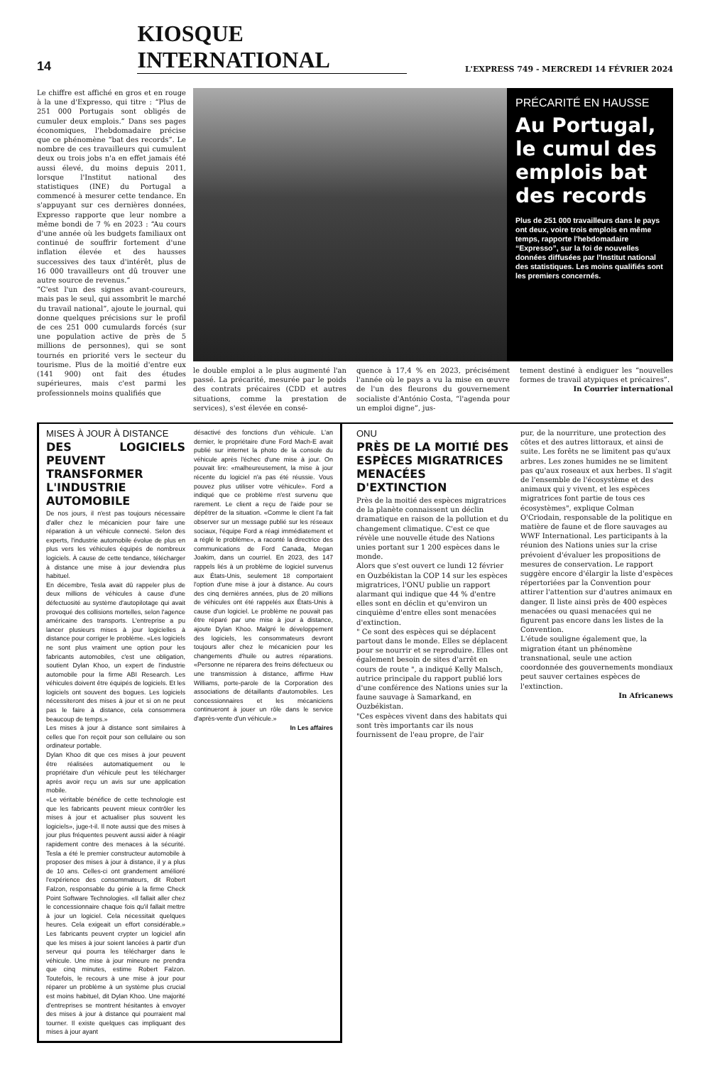14 KIOSQUE INTERNATIONAL L'EXPRESS 749 - MERCREDI 14 FÉVRIER 2024
Le chiffre est affiché en gros et en rouge à la une d'Expresso, qui titre : “Plus de 251 000 Portugais sont obligés de cumuler deux emplois.” Dans ses pages économiques, l'hebdomadaire précise que ce phénomène “bat des records”. Le nombre de ces travailleurs qui cumulent deux ou trois jobs n'a en effet jamais été aussi élevé, du moins depuis 2011, lorsque l'Institut national des statistiques (INE) du Portugal a commencé à mesurer cette tendance. En s'appuyant sur ces dernières données, Expresso rapporte que leur nombre a même bondi de 7 % en 2023 : “Au cours d'une année où les budgets familiaux ont continué de souffrir fortement d'une inflation élevée et des hausses successives des taux d'intérêt, plus de 16 000 travailleurs ont dû trouver une autre source de revenus.”
“C'est l'un des signes avant-coureurs, mais pas le seul, qui assombrit le marché du travail national”, ajoute le journal, qui donne quelques précisions sur le profil de ces 251 000 cumulards forcés (sur une population active de près de 5 millions de personnes), qui se sont tournés en priorité vers le secteur du tourisme. Plus de la moitié d'entre eux (141 900) ont fait des études supérieures, mais c'est parmi les professionnels moins qualifiés que
PRÉCARITÉ EN HAUSSE
Au Portugal, le cumul des emplois bat des records
Plus de 251 000 travailleurs dans le pays ont deux, voire trois emplois en même temps, rapporte l'hebdomadaire “Expresso”, sur la foi de nouvelles données diffusées par l'Institut national des statistiques. Les moins qualifiés sont les premiers concernés.
le double emploi a le plus augmenté l'an passé. La précarité, mesurée par le poids des contrats précaires (CDD et autres situations, comme la prestation de services), s'est élevée en consé-
quence à 17,4 % en 2023, précisément l'année où le pays a vu la mise en œuvre de l'un des fleurons du gouvernement socialiste d'António Costa, “l'agenda pour un emploi digne”, jus-
tement destiné à endiguer les “nouvelles formes de travail atypiques et précaires”.
In Courrier international
MISES À JOUR À DISTANCE
DES LOGICIELS PEUVENT TRANSFORMER L'INDUSTRIE AUTOMOBILE
De nos jours, il n'est pas toujours nécessaire d'aller chez le mécanicien pour faire une réparation à un véhicule connecté. Selon des experts, l'industrie automobile évolue de plus en plus vers les véhicules équipés de nombreux logiciels. À cause de cette tendance, télécharger à distance une mise à jour deviendra plus habituel.
En décembre, Tesla avait dû rappeler plus de deux millions de véhicules à cause d'une défectuosité au système d'autopilotage qui avait provoqué des collisions mortelles, selon l'agence américaine des transports. L'entreprise a pu lancer plusieurs mises à jour logicielles à distance pour corriger le problème. «Les logiciels ne sont plus vraiment une option pour les fabricants automobiles, c'est une obligation, soutient Dylan Khoo, un expert de l'industrie automobile pour la firme ABI Research. Les véhicules doivent être équipés de logiciels. Et les logiciels ont souvent des bogues. Les logiciels nécessiteront des mises à jour et si on ne peut pas le faire à distance, cela consommera beaucoup de temps.»
Les mises à jour à distance sont similaires à celles que l'on reçoit pour son cellulaire ou son ordinateur portable.
Dylan Khoo dit que ces mises à jour peuvent être réalisées automatiquement ou le propriétaire d'un véhicule peut les télécharger après avoir reçu un avis sur une application mobile.
«Le véritable bénéfice de cette technologie est que les fabricants peuvent mieux contrôler les mises à jour et actualiser plus souvent les logiciels», juge-t-il. Il note aussi que des mises à jour plus fréquentes peuvent aussi aider à réagir rapidement contre des menaces à la sécurité. Tesla a été le premier constructeur automobile à proposer des mises à jour à distance, il y a plus de 10 ans. Celles-ci ont grandement amélioré l'expérience des consommateurs, dit Robert Falzon, responsable du génie à la firme Check Point Software Technologies. «Il fallait aller chez le concessionnaire chaque fois qu'il fallait mettre à jour un logiciel. Cela nécessitait quelques heures. Cela exigeait un effort considérable.» Les fabricants peuvent crypter un logiciel afin que les mises à jour soient lancées à partir d'un serveur qui pourra les télécharger dans le véhicule. Une mise à jour mineure ne prendra que cinq minutes, estime Robert Falzon. Toutefois, le recours à une mise à jour pour réparer un problème à un système plus crucial est moins habituel, dit Dylan Khoo. Une majorité d'entreprises se montrent hésitantes à envoyer des mises à jour à distance qui pourraient mal tourner. Il existe quelques cas impliquant des mises à jour ayant
désactivé des fonctions d'un véhicule. L'an dernier, le propriétaire d'une Ford Mach-E avait publié sur internet la photo de la console du véhicule après l'échec d'une mise à jour. On pouvait lire: «malheureusement, la mise à jour récente du logiciel n'a pas été réussie. Vous pouvez plus utiliser votre véhicule». Ford a indiqué que ce problème n'est survenu que rarement. Le client a reçu de l'aide pour se dépêtrer de la situation. «Comme le client l'a fait observer sur un message publié sur les réseaux sociaux, l'équipe Ford a réagi immédiatement et a réglé le problème», a raconté la directrice des communications de Ford Canada, Megan Joakim, dans un courriel. En 2023, des 147 rappels liés à un problème de logiciel survenus aux États-Unis, seulement 18 comportaient l'option d'une mise à jour à distance. Au cours des cinq dernières années, plus de 20 millions de véhicules ont été rappelés aux États-Unis à cause d'un logiciel. Le problème ne pouvait pas être réparé par une mise à jour à distance, ajoute Dylan Khoo. Malgré le développement des logiciels, les consommateurs devront toujours aller chez le mécanicien pour les changements d'huile ou autres réparations. «Personne ne réparera des freins défectueux ou une transmission à distance, affirme Huw Williams, porte-parole de la Corporation des associations de détaillants d'automobiles. Les concessionnaires et les mécaniciens continueront à jouer un rôle dans le service d'après-vente d'un véhicule.»
In Les affaires
ONU
PRÈS DE LA MOITIÉ DES ESPÈCES MIGRATRICES MENACÉES D'EXTINCTION
Près de la moitié des espèces migratrices de la planète connaissent un déclin dramatique en raison de la pollution et du changement climatique. C'est ce que révèle une nouvelle étude des Nations unies portant sur 1 200 espèces dans le monde.
Alors que s'est ouvert ce lundi 12 février en Ouzbékistan la COP 14 sur les espèces migratrices, l'ONU publie un rapport alarmant qui indique que 44 % d'entre elles sont en déclin et qu'environ un cinquième d'entre elles sont menacées d'extinction.
" Ce sont des espèces qui se déplacent partout dans le monde. Elles se déplacent pour se nourrir et se reproduire. Elles ont également besoin de sites d'arrêt en cours de route ", a indiqué Kelly Malsch, autrice principale du rapport publié lors d'une conférence des Nations unies sur la faune sauvage à Samarkand, en Ouzbékistan.
"Ces espèces vivent dans des habitats qui sont très importants car ils nous fournissent de l'eau propre, de l'air
pur, de la nourriture, une protection des côtes et des autres littoraux, et ainsi de suite. Les forêts ne se limitent pas qu'aux arbres. Les zones humides ne se limitent pas qu'aux roseaux et aux herbes. Il s'agit de l'ensemble de l'écosystème et des animaux qui y vivent, et les espèces migratrices font partie de tous ces écosystèmes", explique Colman O'Criodain, responsable de la politique en matière de faune et de flore sauvages au WWF International. Les participants à la réunion des Nations unies sur la crise prévoient d'évaluer les propositions de mesures de conservation. Le rapport suggère encore d'élargir la liste d'espèces répertoriées par la Convention pour attirer l'attention sur d'autres animaux en danger. Il liste ainsi près de 400 espèces menacées ou quasi menacées qui ne figurent pas encore dans les listes de la Convention.
L'étude souligne également que, la migration étant un phénomène transnational, seule une action coordonnée des gouvernements mondiaux peut sauver certaines espèces de l'extinction.
In Africanews